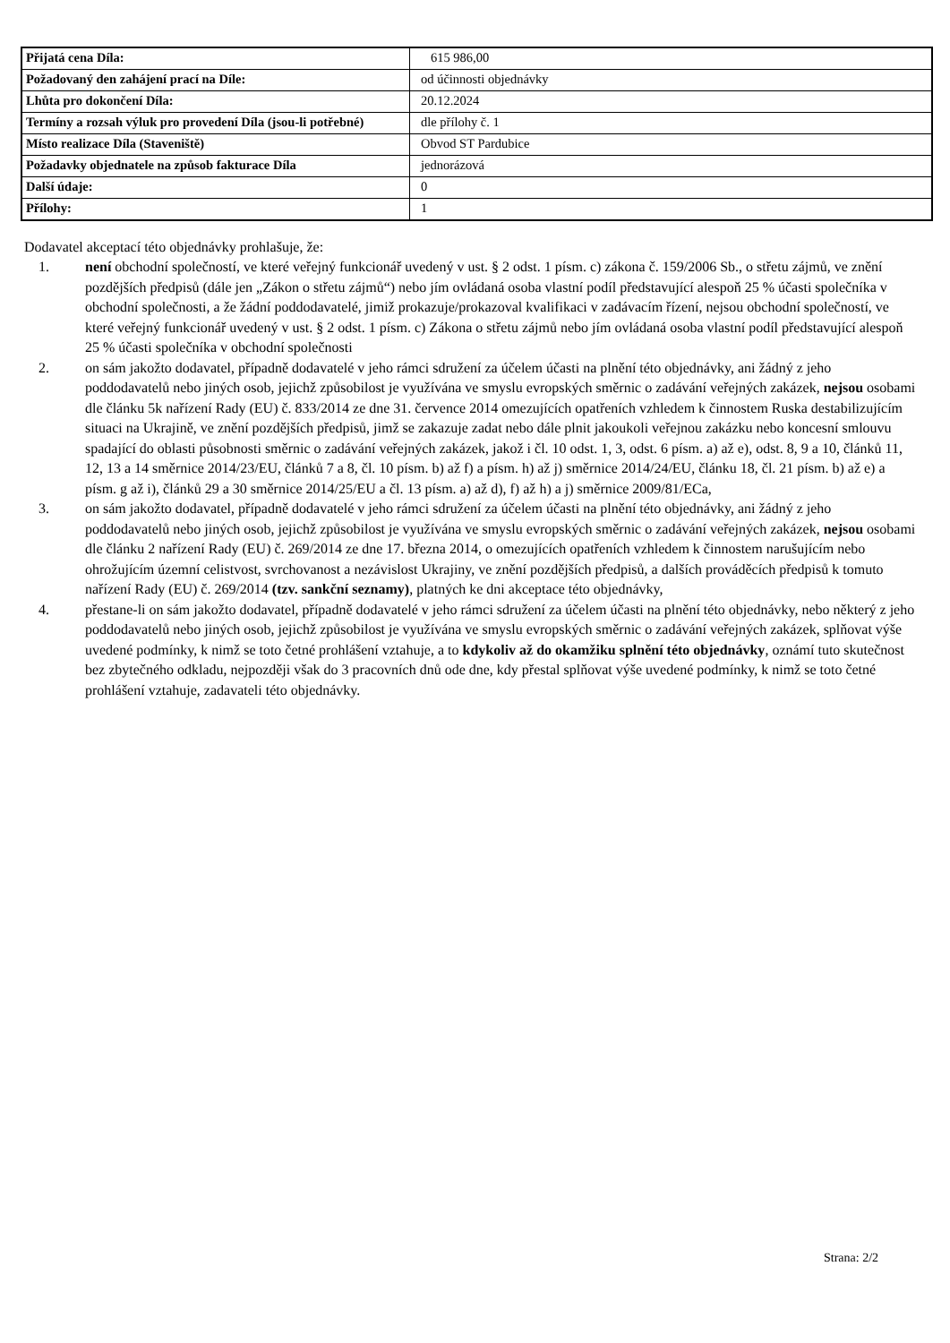| Přijatá cena Díla: | 615 986,00 |
| Požadovaný den zahájení prací na Díle: | od účinnosti objednávky |
| Lhůta pro dokončení Díla: | 20.12.2024 |
| Termíny a rozsah výluk pro provedení Díla (jsou-li potřebné) | dle přílohy č. 1 |
| Místo realizace Díla (Staveniště) | Obvod ST Pardubice |
| Požadavky objednatele na způsob fakturace Díla | jednorázová |
| Další údaje: | 0 |
| Přílohy: | 1 |
Dodavatel akceptací této objednávky prohlašuje, že:
1. není obchodní společností, ve které veřejný funkcionář uvedený v ust. § 2 odst. 1 písm. c) zákona č. 159/2006 Sb., o střetu zájmů, ve znění pozdějších předpisů (dále jen „Zákon o střetu zájmů“) nebo jím ovládaná osoba vlastní podíl představující alespoň 25 % účasti společníka v obchodní společnosti, a že žádní poddodavatelé, jimiž prokazuje/prokazoval kvalifikaci v zadávacím řízení, nejsou obchodní společností, ve které veřejný funkcionář uvedený v ust. § 2 odst. 1 písm. c) Zákona o střetu zájmů nebo jím ovládaná osoba vlastní podíl představující alespoň 25 % účasti společníka v obchodní společnosti
2. on sám jakožto dodavatel, případně dodavatelé v jeho rámci sdružení za účelem účasti na plnění této objednávky, ani žádný z jeho poddodavatelů nebo jiných osob, jejichž způsobilost je využívána ve smyslu evropských směrnic o zadávání veřejných zakázek, nejsou osobami dle článku 5k nařízení Rady (EU) č. 833/2014 ze dne 31. července 2014 omezujících opatřeních vzhledem k činnostem Ruska destabilizujícím situaci na Ukrajině, ve znění pozdějších předpisů, jimž se zakazuje zadat nebo dále plnit jakoukoli veřejnou zakázku nebo koncesní smlouvu spadající do oblasti působnosti směrnic o zadávání veřejných zakázek, jakož i čl. 10 odst. 1, 3, odst. 6 písm. a) až e), odst. 8, 9 a 10, článků 11, 12, 13 a 14 směrnice 2014/23/EU, článků 7 a 8, čl. 10 písm. b) až f) a písm. h) až j) směrnice 2014/24/EU, článku 18, čl. 21 písm. b) až e) a písm. g až i), článků 29 a 30 směrnice 2014/25/EU a čl. 13 písm. a) až d), f) až h) a j) směrnice 2009/81/ECa,
3. on sám jakožto dodavatel, případně dodavatelé v jeho rámci sdružení za účelem účasti na plnění této objednávky, ani žádný z jeho poddodavatelů nebo jiných osob, jejichž způsobilost je využívána ve smyslu evropských směrnic o zadávání veřejných zakázek, nejsou osobami dle článku 2 nařízení Rady (EU) č. 269/2014 ze dne 17. března 2014, o omezujících opatřeních vzhledem k činnostem narušujícím nebo ohrožujícím územní celistvost, svrchovanost a nezávislost Ukrajiny, ve znění pozdějších předpisů, a dalších prováděcích předpisů k tomuto nařízení Rady (EU) č. 269/2014 (tzv. sankční seznamy), platných ke dni akceptace této objednávky,
4. přestane-li on sám jakožto dodavatel, případně dodavatelé v jeho rámci sdružení za účelem účasti na plnění této objednávky, nebo některý z jeho poddodavatelů nebo jiných osob, jejichž způsobilost je využívána ve smyslu evropských směrnic o zadávání veřejných zakázek, splňovat výše uvedené podmínky, k nimž se toto četné prohlášení vztahuje, a to kdykoliv až do okamžiku splnění této objednávky, oznámí tuto skutečnost bez zbytečného odkladu, nejpozději však do 3 pracovních dnů ode dne, kdy přestal splňovat výše uvedené podmínky, k nimž se toto četné prohlášení vztahuje, zadavateli této objednávky.
Strana: 2/2